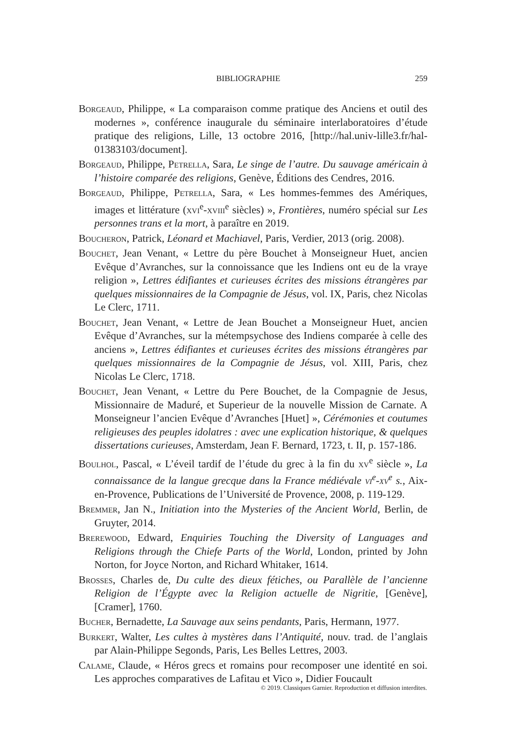BIBLIOGRAPHIE 259
Borgeaud, Philippe, « La comparaison comme pratique des Anciens et outil des modernes », conférence inaugurale du séminaire interlaboratoires d’étude pratique des religions, Lille, 13 octobre 2016, [http://hal.univ-lille3.fr/hal-01383103/document].
Borgeaud, Philippe, Petrella, Sara, Le singe de l’autre. Du sauvage américain à l’histoire comparée des religions, Genève, Éditions des Cendres, 2016.
Borgeaud, Philippe, Petrella, Sara, « Les hommes-femmes des Amériques, images et littérature (xvi<sup>e</sup>-xviii<sup>e</sup> siècles) », Frontières, numéro spécial sur Les personnes trans et la mort, à paraître en 2019.
Boucheron, Patrick, Léonard et Machiavel, Paris, Verdier, 2013 (orig. 2008).
Bouchet, Jean Venant, « Lettre du père Bouchet à Monseigneur Huet, ancien Evêque d’Avranches, sur la connoissance que les Indiens ont eu de la vraye religion », Lettres édifiantes et curieuses écrites des missions étrangères par quelques missionnaires de la Compagnie de Jésus, vol. IX, Paris, chez Nicolas Le Clerc, 1711.
Bouchet, Jean Venant, « Lettre de Jean Bouchet a Monseigneur Huet, ancien Evêque d’Avranches, sur la métempsychose des Indiens comparée à celle des anciens », Lettres édifiantes et curieuses écrites des missions étrangères par quelques missionnaires de la Compagnie de Jésus, vol. XIII, Paris, chez Nicolas Le Clerc, 1718.
Bouchet, Jean Venant, « Lettre du Pere Bouchet, de la Compagnie de Jesus, Missionnaire de Maduré, et Superieur de la nouvelle Mission de Carnate. A Monseigneur l’ancien Evêque d’Avranches [Huet] », Cérémonies et coutumes religieuses des peuples idolatres : avec une explication historique, & quelques dissertations curieuses, Amsterdam, Jean F. Bernard, 1723, t. II, p. 157-186.
Boulhol, Pascal, « L’éveil tardif de l’étude du grec à la fin du xv<sup>e</sup> siècle », La connaissance de la langue grecque dans la France médiévale vi<sup>e</sup>-xv<sup>e</sup> s., Aix-en-Provence, Publications de l’Université de Provence, 2008, p. 119-129.
Bremmer, Jan N., Initiation into the Mysteries of the Ancient World, Berlin, de Gruyter, 2014.
Brerewood, Edward, Enquiries Touching the Diversity of Languages and Religions through the Chiefe Parts of the World, London, printed by John Norton, for Joyce Norton, and Richard Whitaker, 1614.
Brosses, Charles de, Du culte des dieux fétiches, ou Parallèle de l’ancienne Religion de l’Égypte avec la Religion actuelle de Nigritie, [Genève], [Cramer], 1760.
Bucher, Bernadette, La Sauvage aux seins pendants, Paris, Hermann, 1977.
Burkert, Walter, Les cultes à mystères dans l’Antiquité, nouv. trad. de l’anglais par Alain-Philippe Segonds, Paris, Les Belles Lettres, 2003.
Calame, Claude, « Héros grecs et romains pour recomposer une identité en soi. Les approches comparatives de Lafitau et Vico », Didier Foucault
© 2019. Classiques Garnier. Reproduction et diffusion interdites.